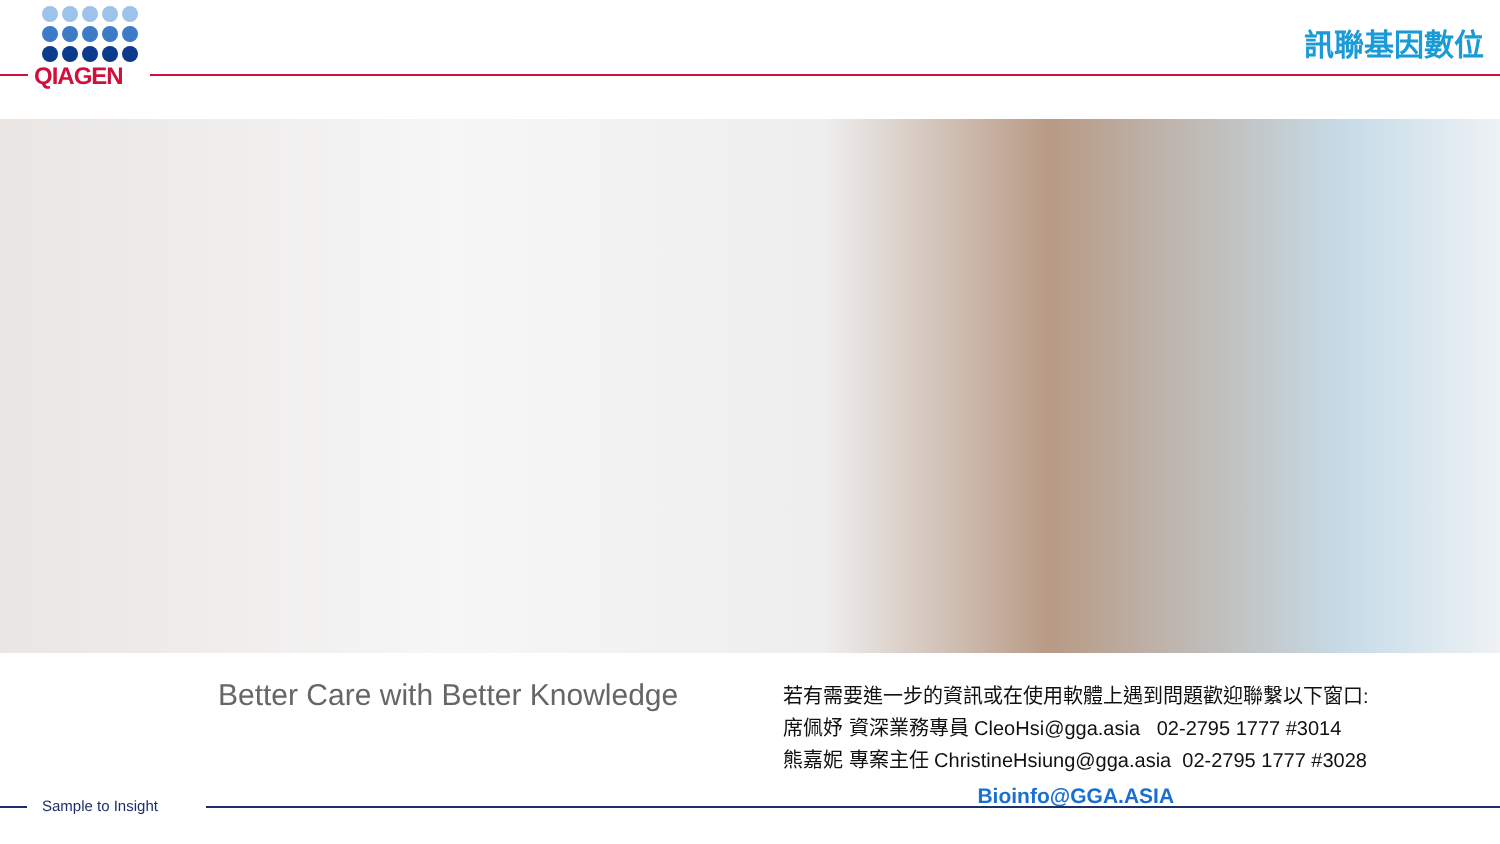QIAGEN
訊聯基因數位
Better Care with Better Knowledge
若有需要進一步的資訊或在使用軟體上遇到問題歡迎聯繫以下窗口:
席佩妤 資深業務專員 CleoHsi@gga.asia 02-2795 1777 #3014
熊嘉妮 專案主任 ChristineHsiung@gga.asia 02-2795 1777 #3028
Bioinfo@GGA.ASIA
Sample to Insight